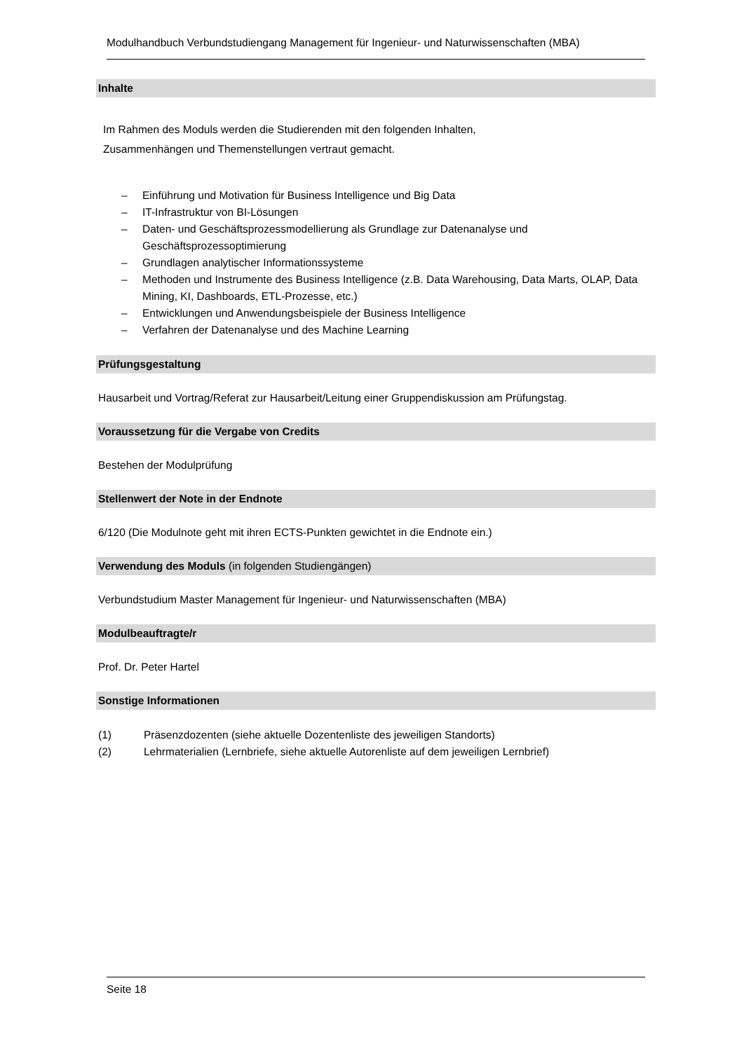Modulhandbuch Verbundstudiengang Management für Ingenieur- und Naturwissenschaften (MBA)
Inhalte
Im Rahmen des Moduls werden die Studierenden mit den folgenden Inhalten,
Zusammenhängen und Themenstellungen vertraut gemacht.
– Einführung und Motivation für Business Intelligence und Big Data
– IT-Infrastruktur von BI-Lösungen
– Daten- und Geschäftsprozessmodellierung als Grundlage zur Datenanalyse und Geschäftsprozessoptimierung
– Grundlagen analytischer Informationssysteme
– Methoden und Instrumente des Business Intelligence (z.B. Data Warehousing, Data Marts, OLAP, Data Mining, KI, Dashboards, ETL-Prozesse, etc.)
– Entwicklungen und Anwendungsbeispiele der Business Intelligence
– Verfahren der Datenanalyse und des Machine Learning
Prüfungsgestaltung
Hausarbeit und Vortrag/Referat zur Hausarbeit/Leitung einer Gruppendiskussion am Prüfungstag.
Voraussetzung für die Vergabe von Credits
Bestehen der Modulprüfung
Stellenwert der Note in der Endnote
6/120 (Die Modulnote geht mit ihren ECTS-Punkten gewichtet in die Endnote ein.)
Verwendung des Moduls (in folgenden Studiengängen)
Verbundstudium Master Management für Ingenieur- und Naturwissenschaften (MBA)
Modulbeauftragte/r
Prof. Dr. Peter Hartel
Sonstige Informationen
(1) Präsenzdozenten (siehe aktuelle Dozentenliste des jeweiligen Standorts)
(2) Lehrmaterialien (Lernbriefe, siehe aktuelle Autorenliste auf dem jeweiligen Lernbrief)
Seite 18